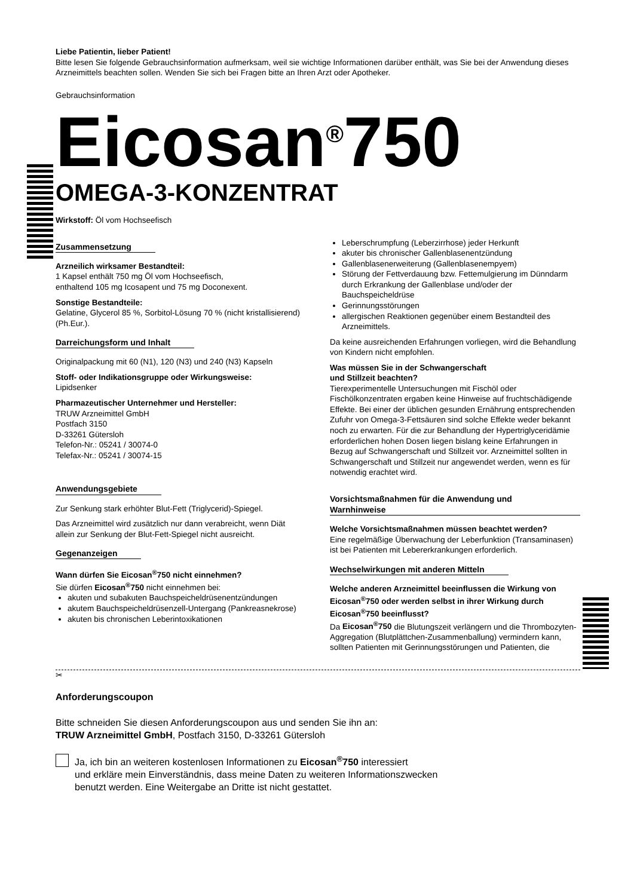Liebe Patientin, lieber Patient!
Bitte lesen Sie folgende Gebrauchsinformation aufmerksam, weil sie wichtige Informationen darüber enthält, was Sie bei der Anwendung dieses Arzneimittels beachten sollen. Wenden Sie sich bei Fragen bitte an Ihren Arzt oder Apotheker.
Gebrauchsinformation
Eicosan<sup>®</sup>750
OMEGA-3-KONZENTRAT
Wirkstoff: Öl vom Hochseefisch
Zusammensetzung
Arzneilich wirksamer Bestandteil:
1 Kapsel enthält 750 mg Öl vom Hochseefisch,
enthaltend 105 mg Icosapent und 75 mg Doconexent.
Sonstige Bestandteile:
Gelatine, Glycerol 85 %, Sorbitol-Lösung 70 % (nicht kristallisierend) (Ph.Eur.).
Darreichungsform und Inhalt
Originalpackung mit 60 (N1), 120 (N3) und 240 (N3) Kapseln
Stoff- oder Indikationsgruppe oder Wirkungsweise:
Lipidsenker
Pharmazeutischer Unternehmer und Hersteller:
TRUW Arzneimittel GmbH
Postfach 3150
D-33261 Gütersloh
Telefon-Nr.: 05241 / 30074-0
Telefax-Nr.: 05241 / 30074-15
Anwendungsgebiete
Zur Senkung stark erhöhter Blut-Fett (Triglycerid)-Spiegel.
Das Arzneimittel wird zusätzlich nur dann verabreicht, wenn Diät allein zur Senkung der Blut-Fett-Spiegel nicht ausreicht.
Gegenanzeigen
Wann dürfen Sie Eicosan<sup>®</sup>750 nicht einnehmen?
Sie dürfen Eicosan<sup>®</sup>750 nicht einnehmen bei:
akuten und subakuten Bauchspeicheldrüsenentzündungen
akutem Bauchspeicheldrüsenzell-Untergang (Pankreasnekrose)
akuten bis chronischen Leberintoxikationen
Leberschrumpfung (Leberzirrhose) jeder Herkunft
akuter bis chronischer Gallenblasenentzündung
Gallenblasenerweiterung (Gallenblasenempyem)
Störung der Fettverdauung bzw. Fettemulgierung im Dünndarm durch Erkrankung der Gallenblase und/oder der Bauchspeicheldrüse
Gerinnungsstörungen
allergischen Reaktionen gegenüber einem Bestandteil des Arzneimittels.
Da keine ausreichenden Erfahrungen vorliegen, wird die Behandlung von Kindern nicht empfohlen.
Was müssen Sie in der Schwangerschaft
und Stillzeit beachten?
Tierexperimentelle Untersuchungen mit Fischöl oder Fischölkonzentraten ergaben keine Hinweise auf fruchtschädigende Effekte. Bei einer der üblichen gesunden Ernährung entsprechenden Zufuhr von Omega-3-Fettsäuren sind solche Effekte weder bekannt noch zu erwarten. Für die zur Behandlung der Hypertriglyceridämie erforderlichen hohen Dosen liegen bislang keine Erfahrungen in Bezug auf Schwangerschaft und Stillzeit vor. Arzneimittel sollten in Schwangerschaft und Stillzeit nur angewendet werden, wenn es für notwendig erachtet wird.
Vorsichtsmaßnahmen für die Anwendung und Warnhinweise
Welche Vorsichtsmaßnahmen müssen beachtet werden?
Eine regelmäßige Überwachung der Leberfunktion (Transaminasen) ist bei Patienten mit Lebererkrankungen erforderlich.
Wechselwirkungen mit anderen Mitteln
Welche anderen Arzneimittel beeinflussen die Wirkung von Eicosan<sup>®</sup>750 oder werden selbst in ihrer Wirkung durch Eicosan<sup>®</sup>750 beeinflusst?
Da Eicosan<sup>®</sup>750 die Blutungszeit verlängern und die Thrombozyten-Aggregation (Blutplättchen-Zusammenballung) vermindern kann, sollten Patienten mit Gerinnungsstörungen und Patienten, die
✂
Anforderungscoupon
Bitte schneiden Sie diesen Anforderungscoupon aus und senden Sie ihn an:
TRUW Arzneimittel GmbH, Postfach 3150, D-33261 Gütersloh
Ja, ich bin an weiteren kostenlosen Informationen zu Eicosan<sup>®</sup>750 interessiert
und erkläre mein Einverständnis, dass meine Daten zu weiteren Informationszwecken
benutzt werden. Eine Weitergabe an Dritte ist nicht gestattet.